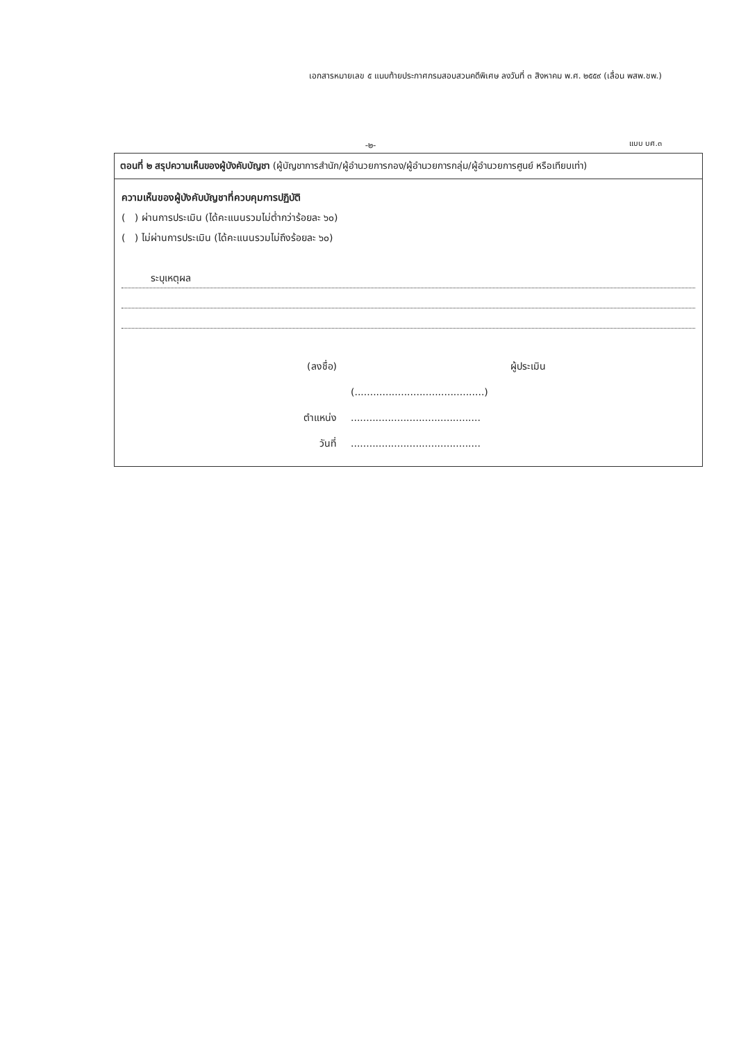เอกสารหมายเลข ๕ แนบท้ายประกาศกรมสอบสวนคดีพิเศษ ลงวันที่ ๓ สิงหาคม พ.ศ. ๒๕๕๙ (เลื่อน พสพ.ชพ.)
แบบ บศ.๓ -๒-
ตอนที่ ๒ สรุปความเห็นของผู้บังคับบัญชา (ผู้บัญชาการสำนัก/ผู้อำนวยการกอง/ผู้อำนวยการกลุ่ม/ผู้อำนวยการศูนย์ หรือเทียบเท่า)
ความเห็นของผู้บังคับบัญชาที่ควบคุมการปฏิบัติ
( ) ผ่านการประเมิน (ได้คะแนนรวมไม่ต่ำกว่าร้อยละ ๖๐)
( ) ไม่ผ่านการประเมิน (ได้คะแนนรวมไม่ถึงร้อยละ ๖๐)
ระบุเหตุผล
(ลงชื่อ)
ผู้ประเมิน
(..........................................)
ตำแหน่ง
..........................................
วันที่
..........................................